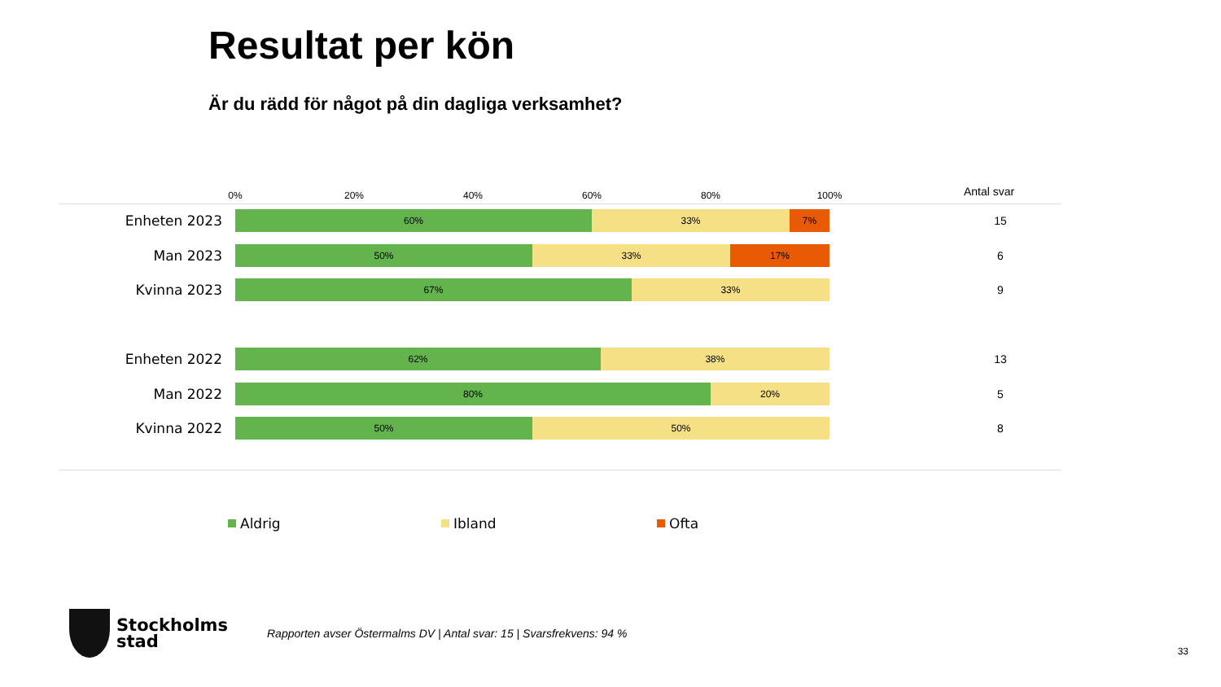Resultat per kön
Är du rädd för något på din dagliga verksamhet?
0% 20% 40% 60% 80% 100% Antal svar
Enheten 2023
60% 33% 7%
15
Man 2023
50% 33% 17%
6
Kvinna 2023
67% 33%
9
Enheten 2022
62% 38%
13
Man 2022
80% 20%
5
Kvinna 2022
50% 50%
8
Aldrig Ibland Ofta
Stockholms
stad
Rapporten avser Östermalms DV | Antal svar: 15 | Svarsfrekvens: 94 %
33